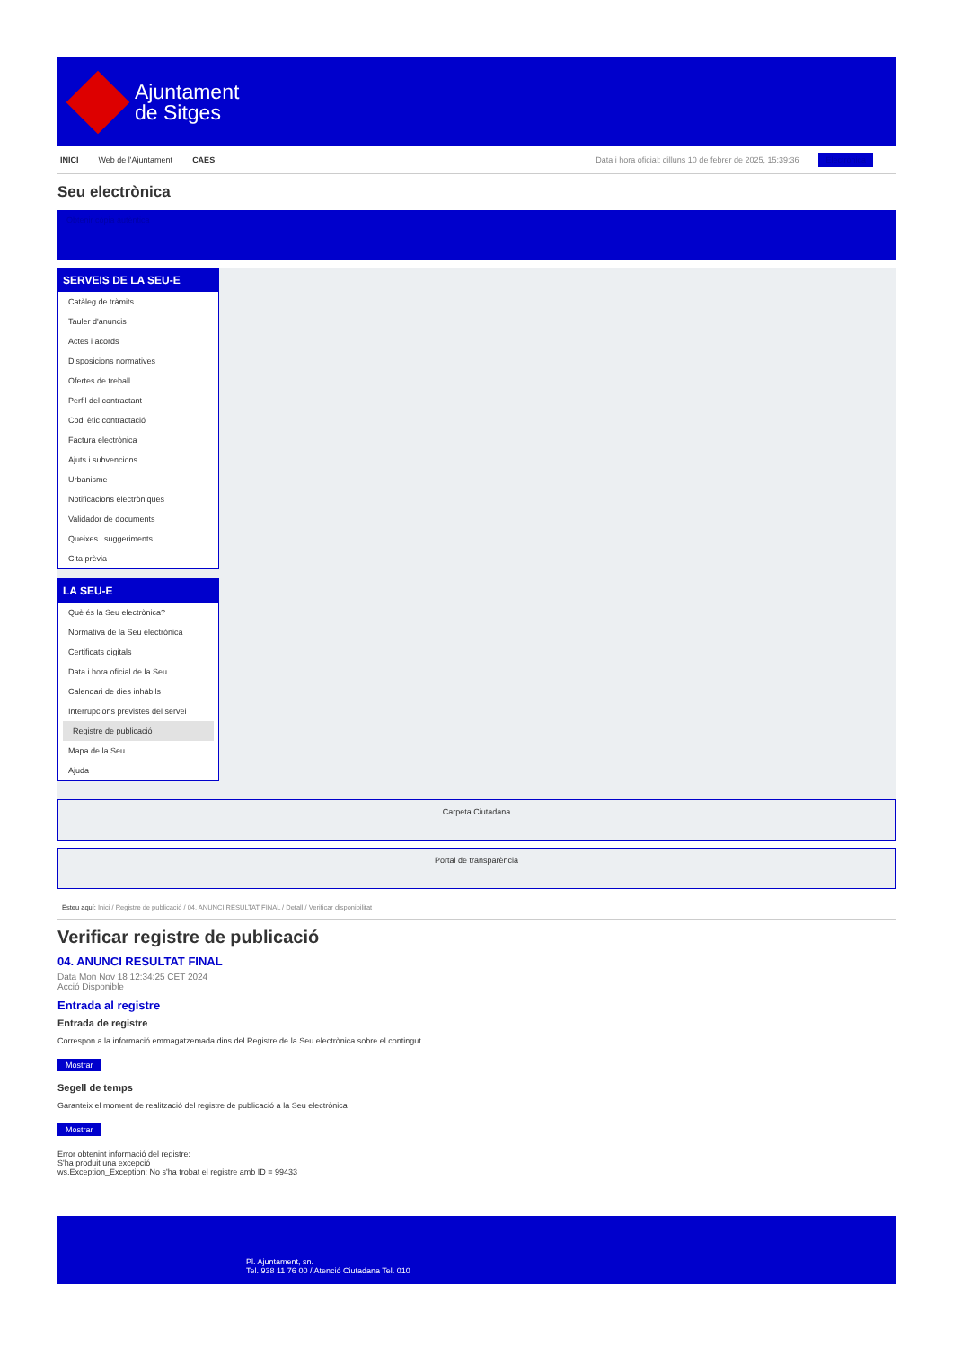Ajuntament
de Sitges
INICI Web de l'Ajuntament CAES
Data i hora oficial: dilluns 10 de febrer de 2025, 15:39:36 Electrònica
Seu electrònica
Obtenir còpia autèntica
SERVEIS DE LA SEU-E
Catàleg de tràmits
Tauler d'anuncis
Actes i acords
Disposicions normatives
Ofertes de treball
Perfil del contractant
Codi ètic contractació
Factura electrònica
Ajuts i subvencions
Urbanisme
Notificacions electròniques
Validador de documents
Queixes i suggeriments
Cita prèvia
LA SEU-E
Què és la Seu electrònica?
Normativa de la Seu electrònica
Certificats digitals
Data i hora oficial de la Seu
Calendari de dies inhàbils
Interrupcions previstes del servei
Registre de publicació
Mapa de la Seu
Ajuda
Carpeta Ciutadana
Portal de transparència
Esteu aquí: Inici / Registre de publicació / 04. ANUNCI RESULTAT FINAL / Detall / Verificar disponibilitat
Verificar registre de publicació
04. ANUNCI RESULTAT FINAL
Data Mon Nov 18 12:34:25 CET 2024
Acció Disponible
Entrada al registre
Entrada de registre
Correspon a la informació emmagatzemada dins del Registre de la Seu electrònica sobre el contingut
Mostrar
Segell de temps
Garanteix el moment de realització del registre de publicació a la Seu electrònica
Mostrar
Error obtenint informació del registre:
S'ha produit una excepció
ws.Exception_Exception: No s'ha trobat el registre amb ID = 99433
Pl. Ajuntament, sn.
Tel. 938 11 76 00 / Atenció Ciutadana Tel. 010